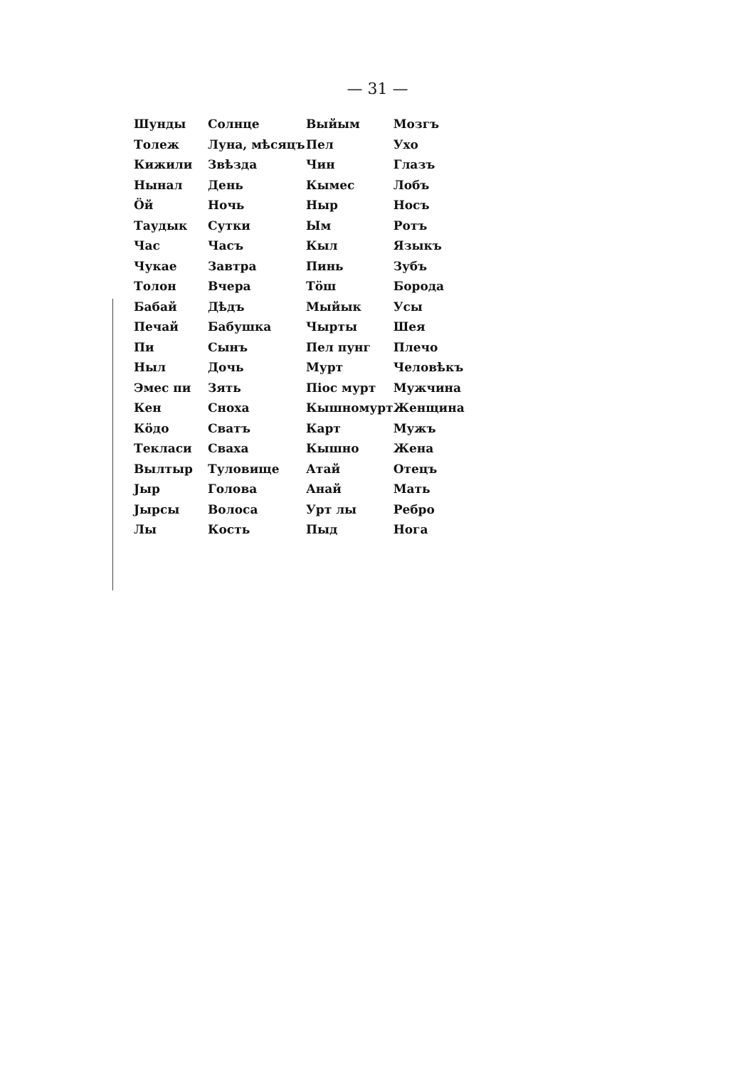— 31 —
| Шунды | Солнце | Выйым | Мозгъ |
| Толеж | Луна, мѣсяцъ | Пел | Ухо |
| Кижили | Звѣзда | Чин | Глазъ |
| Нынал | День | Кымес | Лобъ |
| Ӧй | Ночь | Ныр | Носъ |
| Таудык | Сутки | Ым | Ротъ |
| Час | Часъ | Кыл | Языкъ |
| Чукае | Завтра | Пинь | Зубъ |
| Толон | Вчера | Тӧш | Борода |
| Бабай | Дѣдъ | Мыйык | Усы |
| Печай | Бабушка | Чырты | Шея |
| Пи | Сынъ | Пел пунг | Плечо |
| Ныл | Дочь | Мурт | Человѣкъ |
| Эмес пи | Зять | Піос мурт | Мужчина |
| Кен | Сноха | Кышномурт | Женщина |
| Кӧдо | Сватъ | Карт | Мужъ |
| Текласи | Сваха | Кышно | Жена |
| Вылтыр | Туловище | Атай | Отецъ |
| Јыр | Голова | Анай | Мать |
| Јырсы | Волоса | Урт лы | Ребро |
| Лы | Кость | Пыд | Нога |